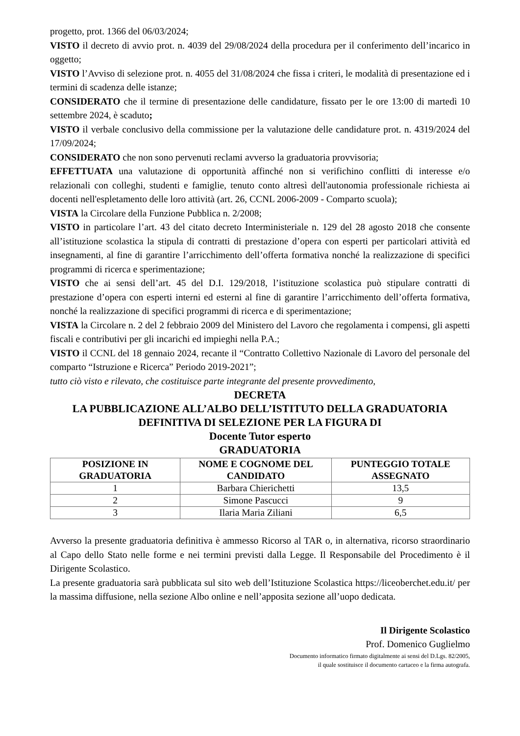progetto, prot. 1366 del 06/03/2024;
VISTO il decreto di avvio prot. n. 4039 del 29/08/2024 della procedura per il conferimento dell’incarico in oggetto;
VISTO l’Avviso di selezione prot. n. 4055 del 31/08/2024 che fissa i criteri, le modalità di presentazione ed i termini di scadenza delle istanze;
CONSIDERATO che il termine di presentazione delle candidature, fissato per le ore 13:00 di martedì 10 settembre 2024, è scaduto;
VISTO il verbale conclusivo della commissione per la valutazione delle candidature prot. n. 4319/2024 del 17/09/2024;
CONSIDERATO che non sono pervenuti reclami avverso la graduatoria provvisoria;
EFFETTUATA una valutazione di opportunità affinché non si verifichino conflitti di interesse e/o relazionali con colleghi, studenti e famiglie, tenuto conto altresì dell'autonomia professionale richiesta ai docenti nell'espletamento delle loro attività (art. 26, CCNL 2006-2009 - Comparto scuola);
VISTA la Circolare della Funzione Pubblica n. 2/2008;
VISTO in particolare l’art. 43 del citato decreto Interministeriale n. 129 del 28 agosto 2018 che consente all’istituzione scolastica la stipula di contratti di prestazione d’opera con esperti per particolari attività ed insegnamenti, al fine di garantire l’arricchimento dell’offerta formativa nonché la realizzazione di specifici programmi di ricerca e sperimentazione;
VISTO che ai sensi dell’art. 45 del D.I. 129/2018, l’istituzione scolastica può stipulare contratti di prestazione d’opera con esperti interni ed esterni al fine di garantire l’arricchimento dell’offerta formativa, nonché la realizzazione di specifici programmi di ricerca e di sperimentazione;
VISTA la Circolare n. 2 del 2 febbraio 2009 del Ministero del Lavoro che regolamenta i compensi, gli aspetti fiscali e contributivi per gli incarichi ed impieghi nella P.A.;
VISTO il CCNL del 18 gennaio 2024, recante il “Contratto Collettivo Nazionale di Lavoro del personale del comparto “Istruzione e Ricerca” Periodo 2019-2021”;
tutto ciò visto e rilevato, che costituisce parte integrante del presente provvedimento,
DECRETA
LA PUBBLICAZIONE ALL’ALBO DELL’ISTITUTO DELLA GRADUATORIA DEFINITIVA DI SELEZIONE PER LA FIGURA DI
Docente Tutor esperto
GRADUATORIA
| POSIZIONE IN GRADUATORIA | NOME E COGNOME DEL CANDIDATO | PUNTEGGIO TOTALE ASSEGNATO |
| --- | --- | --- |
| 1 | Barbara Chierichetti | 13,5 |
| 2 | Simone Pascucci | 9 |
| 3 | Ilaria Maria Ziliani | 6,5 |
Avverso la presente graduatoria definitiva è ammesso Ricorso al TAR o, in alternativa, ricorso straordinario al Capo dello Stato nelle forme e nei termini previsti dalla Legge. Il Responsabile del Procedimento è il Dirigente Scolastico.
La presente graduatoria sarà pubblicata sul sito web dell’Istituzione Scolastica https://liceoberchet.edu.it/ per la massima diffusione, nella sezione Albo online e nell’apposita sezione all’uopo dedicata.
Il Dirigente Scolastico
Prof. Domenico Guglielmo
Documento informatico firmato digitalmente ai sensi del D.Lgs. 82/2005,
il quale sostituisce il documento cartaceo e la firma autografa.